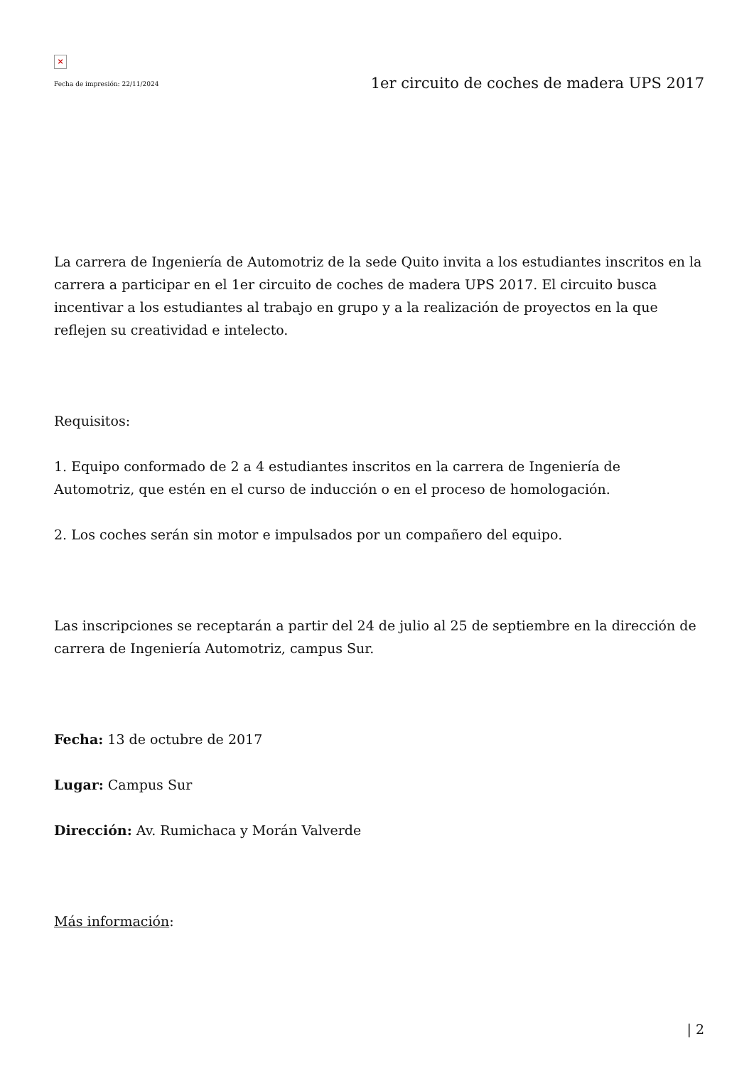×
Fecha de impresión: 22/11/2024 1er circuito de coches de madera UPS 2017
La carrera de Ingeniería de Automotriz de la sede Quito invita a los estudiantes inscritos en la carrera a participar en el 1er circuito de coches de madera UPS 2017. El circuito busca incentivar a los estudiantes al trabajo en grupo y a la realización de proyectos en la que reflejen su creatividad e intelecto.
Requisitos:
1. Equipo conformado de 2 a 4 estudiantes inscritos en la carrera de Ingeniería de Automotriz, que estén en el curso de inducción o en el proceso de homologación.
2. Los coches serán sin motor e impulsados por un compañero del equipo.
Las inscripciones se receptarán a partir del 24 de julio al 25 de septiembre en la dirección de carrera de Ingeniería Automotriz, campus Sur.
Fecha: 13 de octubre de 2017
Lugar: Campus Sur
Dirección: Av. Rumichaca y Morán Valverde
Más información:
| 2